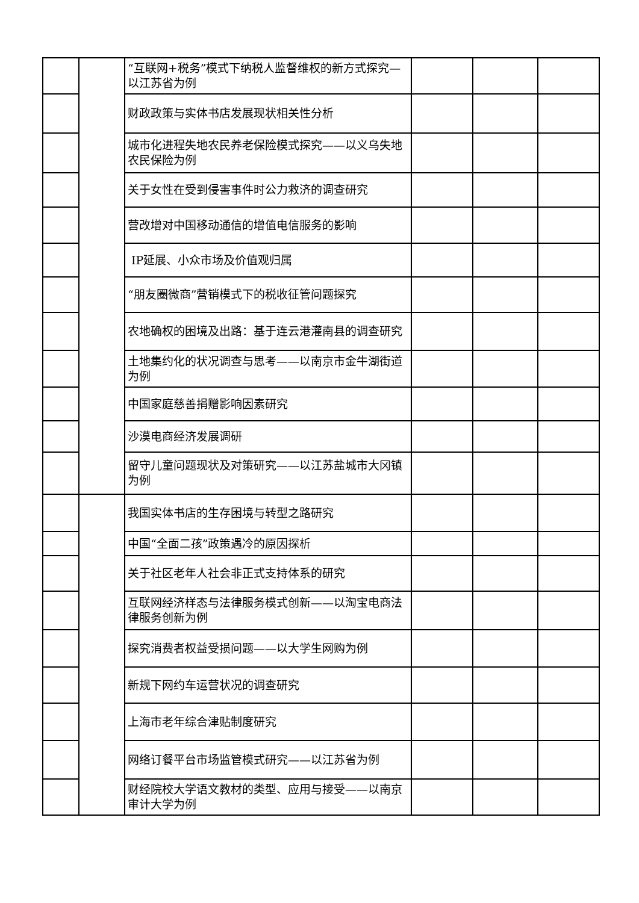| | | “互联网+税务”模式下纳税人监督维权的新方式探究—以江苏省为例 | | | |
| | | 财政政策与实体书店发展现状相关性分析 | | | |
| | | 城市化进程失地农民养老保险模式探究——以义乌失地农民保险为例 | | | |
| | | 关于女性在受到侵害事件时公力救济的调查研究 | | | |
| | | 营改增对中国移动通信的增值电信服务的影响 | | | |
| | | IP延展、小众市场及价值观归属 | | | |
| | | “朋友圈微商”营销模式下的税收征管问题探究 | | | |
| | | 农地确权的困境及出路：基于连云港灌南县的调查研究 | | | |
| | | 土地集约化的状况调查与思考——以南京市金牛湖街道为例 | | | |
| | | 中国家庭慈善捐赠影响因素研究 | | | |
| | | 沙漠电商经济发展调研 | | | |
| | | 留守儿童问题现状及对策研究——以江苏盐城市大冈镇为例 | | | |
| | | 我国实体书店的生存困境与转型之路研究 | | | |
| | | 中国“全面二孩”政策遇冷的原因探析 | | | |
| | | 关于社区老年人社会非正式支持体系的研究 | | | |
| | | 互联网经济样态与法律服务模式创新——以淘宝电商法律服务创新为例 | | | |
| | | 探究消费者权益受损问题——以大学生网购为例 | | | |
| | | 新规下网约车运营状况的调查研究 | | | |
| | | 上海市老年综合津贴制度研究 | | | |
| | | 网络订餐平台市场监管模式研究——以江苏省为例 | | | |
| | | 财经院校大学语文教材的类型、应用与接受——以南京审计大学为例 | | | |